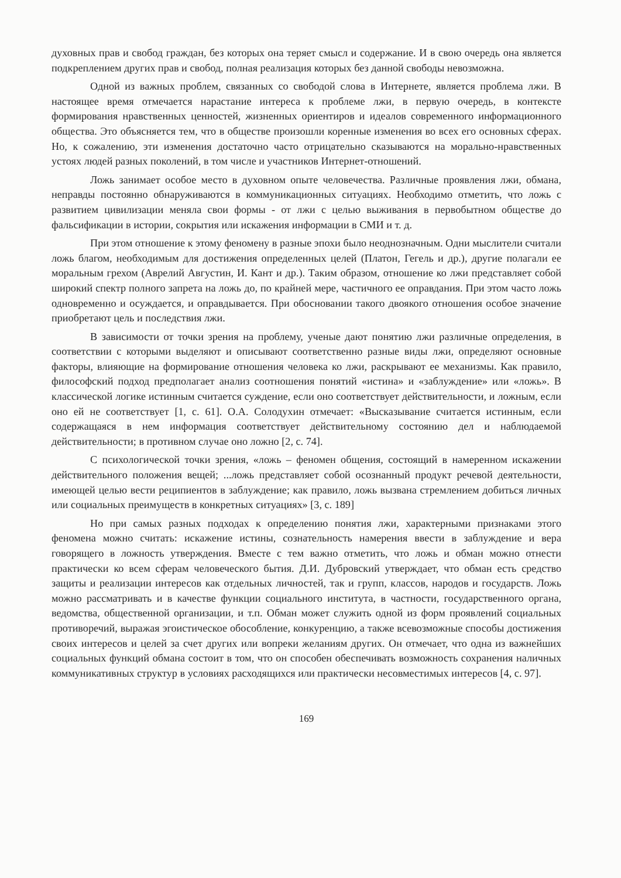духовных прав и свобод граждан, без которых она теряет смысл и содержание. И в свою очередь она является подкреплением других прав и свобод, полная реализация которых без данной свободы невозможна.
Одной из важных проблем, связанных со свободой слова в Интернете, является проблема лжи. В настоящее время отмечается нарастание интереса к проблеме лжи, в первую очередь, в контексте формирования нравственных ценностей, жизненных ориентиров и идеалов современного информационного общества. Это объясняется тем, что в обществе произошли коренные изменения во всех его основных сферах. Но, к сожалению, эти изменения достаточно часто отрицательно сказываются на морально-нравственных устоях людей разных поколений, в том числе и участников Интернет-отношений.
Ложь занимает особое место в духовном опыте человечества. Различные проявления лжи, обмана, неправды постоянно обнаруживаются в коммуникационных ситуациях. Необходимо отметить, что ложь с развитием цивилизации меняла свои формы - от лжи с целью выживания в первобытном обществе до фальсификации в истории, сокрытия или искажения информации в СМИ и т. д.
При этом отношение к этому феномену в разные эпохи было неоднозначным. Одни мыслители считали ложь благом, необходимым для достижения определенных целей (Платон, Гегель и др.), другие полагали ее моральным грехом (Аврелий Августин, И. Кант и др.). Таким образом, отношение ко лжи представляет собой широкий спектр полного запрета на ложь до, по крайней мере, частичного ее оправдания. При этом часто ложь одновременно и осуждается, и оправдывается. При обосновании такого двоякого отношения особое значение приобретают цель и последствия лжи.
В зависимости от точки зрения на проблему, ученые дают понятию лжи различные определения, в соответствии с которыми выделяют и описывают соответственно разные виды лжи, определяют основные факторы, влияющие на формирование отношения человека ко лжи, раскрывают ее механизмы. Как правило, философский подход предполагает анализ соотношения понятий «истина» и «заблуждение» или «ложь». В классической логике истинным считается суждение, если оно соответствует действительности, и ложным, если оно ей не соответствует [1, с. 61]. О.А. Солодухин отмечает: «Высказывание считается истинным, если содержащаяся в нем информация соответствует действительному состоянию дел и наблюдаемой действительности; в противном случае оно ложно [2, с. 74].
С психологической точки зрения, «ложь – феномен общения, состоящий в намеренном искажении действительного положения вещей; ...ложь представляет собой осознанный продукт речевой деятельности, имеющей целью вести реципиентов в заблуждение; как правило, ложь вызвана стремлением добиться личных или социальных преимуществ в конкретных ситуациях» [3, с. 189]
Но при самых разных подходах к определению понятия лжи, характерными признаками этого феномена можно считать: искажение истины, сознательность намерения ввести в заблуждение и вера говорящего в ложность утверждения. Вместе с тем важно отметить, что ложь и обман можно отнести практически ко всем сферам человеческого бытия. Д.И. Дубровский утверждает, что обман есть средство защиты и реализации интересов как отдельных личностей, так и групп, классов, народов и государств. Ложь можно рассматривать и в качестве функции социального института, в частности, государственного органа, ведомства, общественной организации, и т.п. Обман может служить одной из форм проявлений социальных противоречий, выражая эгоистическое обособление, конкуренцию, а также всевозможные способы достижения своих интересов и целей за счет других или вопреки желаниям других. Он отмечает, что одна из важнейших социальных функций обмана состоит в том, что он способен обеспечивать возможность сохранения наличных коммуникативных структур в условиях расходящихся или практически несовместимых интересов [4, с. 97].
169